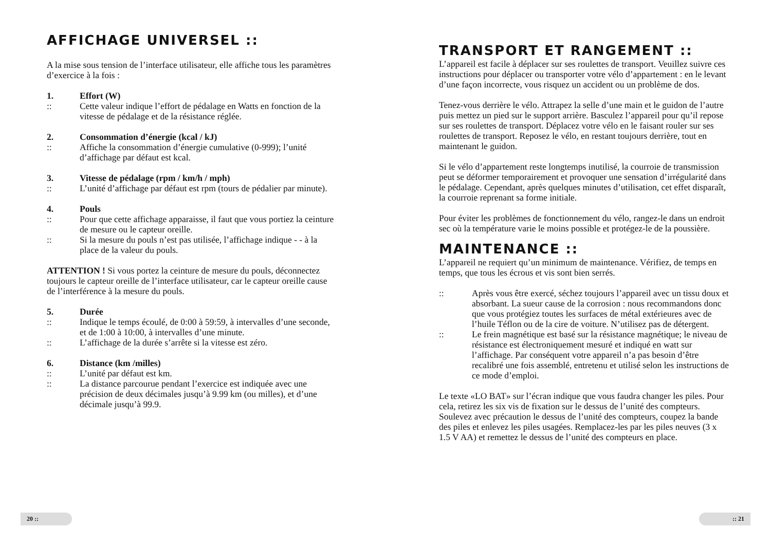AFFICHAGE UNIVERSEL ::
A la mise sous tension de l’interface utilisateur, elle affiche tous les paramètres d’exercice à la fois :
1. Effort (W)
:: Cette valeur indique l’effort de pédalage en Watts en fonction de la vitesse de pédalage et de la résistance réglée.
2. Consommation d’énergie (kcal / kJ)
:: Affiche la consommation d’énergie cumulative (0-999); l’unité d’affichage par défaut est kcal.
3. Vitesse de pédalage (rpm / km/h / mph)
:: L’unité d’affichage par défaut est rpm (tours de pédalier par minute).
4. Pouls
:: Pour que cette affichage apparaisse, il faut que vous portiez la ceinture de mesure ou le capteur oreille.
:: Si la mesure du pouls n’est pas utilisée, l’affichage indique - - à la place de la valeur du pouls.
ATTENTION ! Si vous portez la ceinture de mesure du pouls, déconnectez toujours le capteur oreille de l’interface utilisateur, car le capteur oreille cause de l’interférence à la mesure du pouls.
5. Durée
:: Indique le temps écoulé, de 0:00 à 59:59, à intervalles d’une seconde, et de 1:00 à 10:00, à intervalles d’une minute.
:: L’affichage de la durée s’arrête si la vitesse est zéro.
6. Distance (km /milles)
:: L’unité par défaut est km.
:: La distance parcourue pendant l’exercice est indiquée avec une précision de deux décimales jusqu’à 9.99 km (ou milles), et d’une décimale jusqu’à 99.9.
20 ::
TRANSPORT ET RANGEMENT ::
L’appareil est facile à déplacer sur ses roulettes de transport. Veuillez suivre ces instructions pour déplacer ou transporter votre vélo d’appartement : en le levant d’une façon incorrecte, vous risquez un accident ou un problème de dos.
Tenez-vous derrière le vélo. Attrapez la selle d’une main et le guidon de l’autre puis mettez un pied sur le support arrière. Basculez l’appareil pour qu’il repose sur ses roulettes de transport. Déplacez votre vélo en le faisant rouler sur ses roulettes de transport. Reposez le vélo, en restant toujours derrière, tout en maintenant le guidon.
Si le vélo d’appartement reste longtemps inutilisé, la courroie de transmission peut se déformer temporairement et provoquer une sensation d’irrégularité dans le pédalage. Cependant, après quelques minutes d’utilisation, cet effet disparaît, la courroie reprenant sa forme initiale.
Pour éviter les problèmes de fonctionnement du vélo, rangez-le dans un endroit sec où la température varie le moins possible et protégez-le de la poussière.
MAINTENANCE ::
L’appareil ne requiert qu’un minimum de maintenance. Vérifiez, de temps en temps, que tous les écrous et vis sont bien serrés.
:: Après vous être exercé, séchez toujours l’appareil avec un tissu doux et absorbant. La sueur cause de la corrosion : nous recommandons donc que vous protégiez toutes les surfaces de métal extérieures avec de l’huile Téflon ou de la cire de voiture. N’utilisez pas de détergent.
:: Le frein magnétique est basé sur la résistance magnétique; le niveau de résistance est électroniquement mesuré et indiqué en watt sur l’affichage. Par conséquent votre appareil n’a pas besoin d’être recalibré une fois assemblé, entretenu et utilisé selon les instructions de ce mode d’emploi.
Le texte «LO BAT» sur l’écran indique que vous faudra changer les piles. Pour cela, retirez les six vis de fixation sur le dessus de l’unité des compteurs. Soulevez avec précaution le dessus de l’unité des compteurs, coupez la bande des piles et enlevez les piles usagées. Remplacez-les par les piles neuves (3 x 1.5 V AA) et remettez le dessus de l’unité des compteurs en place.
:: 21